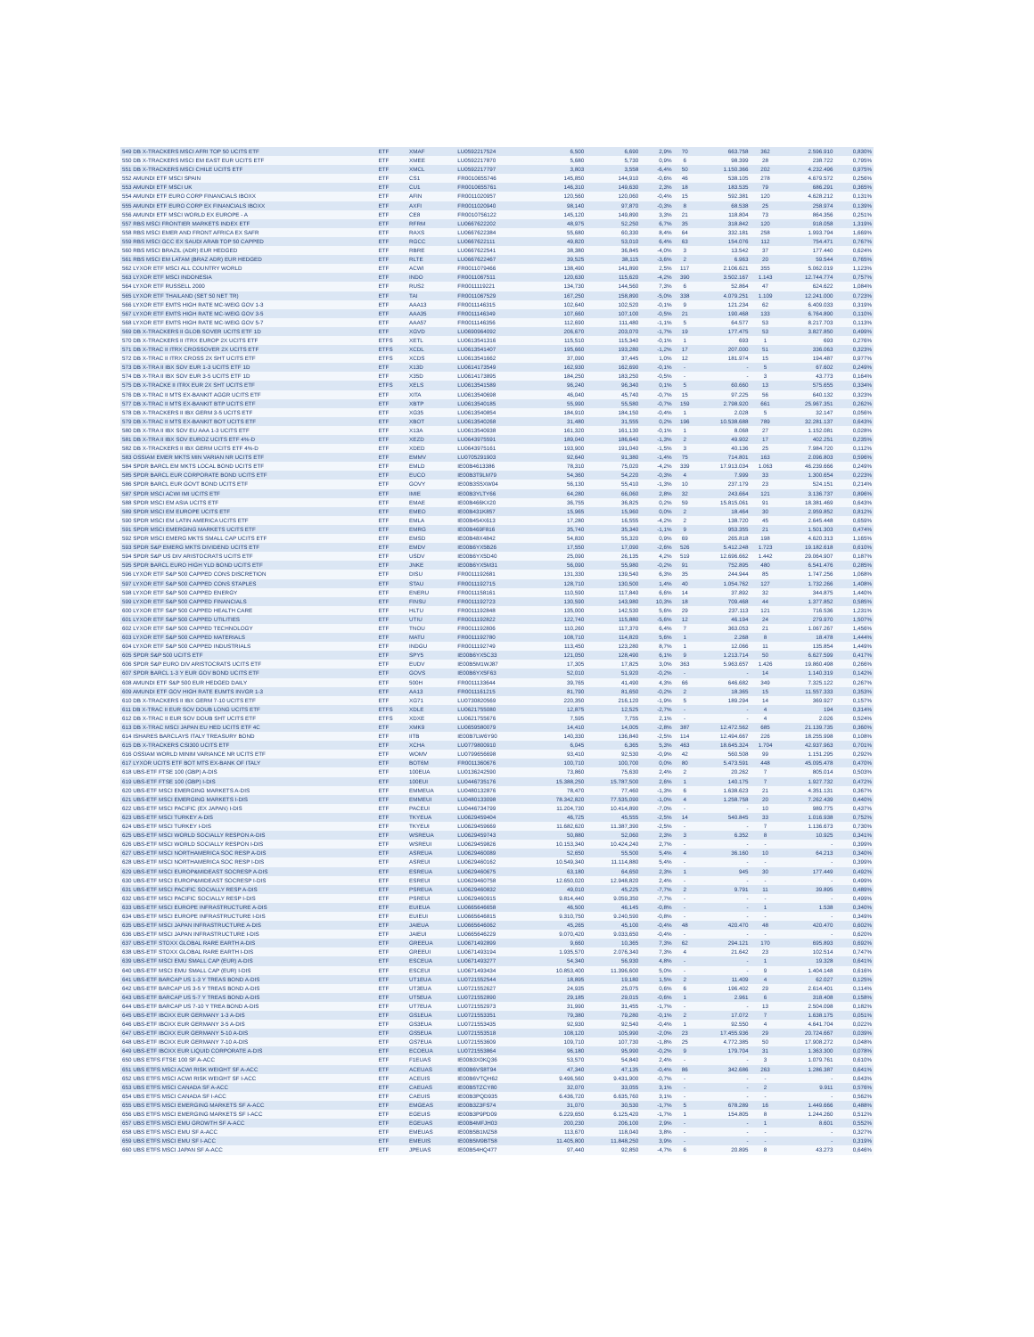| 549 DB X-TRACKERS MSCI AFRI TOP 50 UCITS ETF | ETF | XMAF | LU0592217524 | 6,500 | 6,690 | 2,9% | 70 | 663.758 | 362 | 2.596.910 | 0,830% |
| 550 DB X-TRACKERS MSCI EM EAST EUR UCITS ETF | ETF | XMEE | LU0592217870 | 5,680 | 5,730 | 0,9% | 6 | 98.399 | 28 | 238.722 | 0,795% |
| 551 DB X-TRACKERS MSCI CHILE UCITS ETF | ETF | XMCL | LU0592217797 | 3,803 | 3,558 | -6,4% | 50 | 1.150.366 | 202 | 4.232.496 | 0,975% |
| 552 AMUNDI ETF MSCI SPAIN | ETF | CS1 | FR0010655746 | 145,850 | 144,910 | -0,6% | 46 | 538.105 | 278 | 4.679.572 | 0,256% |
| 553 AMUNDI ETF MSCI UK | ETF | CU1 | FR0010655761 | 146,310 | 149,630 | 2,3% | 18 | 183.535 | 79 | 686.291 | 0,365% |
| 554 AMUNDI ETF EURO CORP FINANCIALS IBOXX | ETF | AFIN | FR0011020957 | 120,560 | 120,060 | -0,4% | 15 | 592.381 | 120 | 4.628.212 | 0,131% |
| 555 AMUNDI ETF EURO CORP EX FINANCIALS IBOXX | ETF | AXFI | FR0011020940 | 98,140 | 97,870 | -0,3% | 8 | 68.538 | 25 | 258.974 | 0,139% |
| 556 AMUNDI ETF MSCI WORLD EX EUROPE - A | ETF | CE8 | FR0010756122 | 145,120 | 149,890 | 3,3% | 21 | 118.804 | 73 | 864.356 | 0,251% |
| 557 RBS MSCI FRONTIER MARKETS INDEX ETF | ETF | RFRM | LU0667622202 | 48,975 | 52,250 | 6,7% | 35 | 318.842 | 120 | 918.058 | 1,319% |
| 558 RBS MSCI EMER AND FRONT AFRICA EX SAFR | ETF | RAXS | LU0667622384 | 55,680 | 60,330 | 8,4% | 64 | 332.181 | 258 | 1.993.794 | 1,669% |
| 559 RBS MSCI GCC EX SAUDI ARAB TOP 50 CAPPED | ETF | RGCC | LU0667622111 | 49,820 | 53,010 | 6,4% | 63 | 154.076 | 112 | 754.471 | 0,767% |
| 560 RBS MSCI BRAZIL (ADR) EUR HEDGED | ETF | RBRE | LU0667622541 | 38,380 | 36,845 | -4,0% | 3 | 13.542 | 37 | 177.440 | 0,624% |
| 561 RBS MSCI EM LATAM (BRAZ ADR) EUR HEDGED | ETF | RLTE | LU0667622467 | 39,525 | 38,115 | -3,6% | 2 | 6.963 | 20 | 59.544 | 0,765% |
| 562 LYXOR ETF MSCI ALL COUNTRY WORLD | ETF | ACWI | FR0011079466 | 138,490 | 141,890 | 2,5% | 117 | 2.106.621 | 355 | 5.062.019 | 1,123% |
| 563 LYXOR ETF MSCI INDONESIA | ETF | INDO | FR0011067511 | 120,630 | 115,620 | -4,2% | 390 | 3.502.167 | 1.143 | 12.744.774 | 0,757% |
| 564 LYXOR ETF RUSSELL 2000 | ETF | RUS2 | FR0011119221 | 134,730 | 144,560 | 7,3% | 6 | 52.864 | 47 | 624.622 | 1,084% |
| 565 LYXOR ETF THAILAND (SET 50 NET TR) | ETF | TAI | FR0011067529 | 167,250 | 158,890 | -5,0% | 338 | 4.079.251 | 1.109 | 12.241.000 | 0,723% |
| 566 LYXOR ETF EMTS HIGH RATE MC-WEIG GOV 1-3 | ETF | AAA13 | FR0011146315 | 102,640 | 102,520 | -0,1% | 9 | 121.234 | 62 | 6.409.033 | 0,319% |
| 567 LYXOR ETF EMTS HIGH RATE MC-WEIG GOV 3-5 | ETF | AAA35 | FR0011146349 | 107,660 | 107,100 | -0,5% | 21 | 190.468 | 133 | 6.764.890 | 0,110% |
| 568 LYXOR ETF EMTS HIGH RATE MC-WEIG GOV 5-7 | ETF | AAA57 | FR0011146356 | 112,690 | 111,480 | -1,1% | 5 | 64.577 | 53 | 8.217.703 | 0,113% |
| 569 DB X-TRACKERS II GLOB SOVER UCITS ETF 1D | ETF | XGVD | LU0690964092 | 206,670 | 203,070 | -1,7% | 19 | 177.475 | 53 | 3.827.850 | 0,499% |
| 570 DB X-TRACKERS II ITRX EUROP 2X UCITS ETF | ETFS | XETL | LU0613541316 | 115,510 | 115,340 | -0,1% | 1 | 693 | 1 | 693 | 0,276% |
| 571 DB X-TRAC II ITRX CROSSOVER 2X UCITS ETF | ETFS | XCDL | LU0613541407 | 195,660 | 193,280 | -1,2% | 17 | 207.000 | 51 | 336.063 | 0,323% |
| 572 DB X-TRAC II ITRX CROSS 2X SHT UCITS ETF | ETFS | XCDS | LU0613541662 | 37,090 | 37,445 | 1,0% | 12 | 181.974 | 15 | 194.487 | 0,977% |
| 573 DB X-TRA II IBX SOV EUR 1-3 UCITS ETF 1D | ETF | X13D | LU0614173549 | 162,930 | 162,690 | -0,1% | - | - | 5 | 67.602 | 0,249% |
| 574 DB X-TRA II IBX SOV EUR 3-5 UCITS ETF 1D | ETF | X35D | LU0614173895 | 184,250 | 183,250 | -0,5% | - | - | 3 | 43.773 | 0,164% |
| 575 DB X-TRACKE II ITRX EUR 2X SHT UCITS ETF | ETFS | XELS | LU0613541589 | 96,240 | 96,340 | 0,1% | 5 | 60.660 | 13 | 575.655 | 0,334% |
| 576 DB X-TRAC II MTS EX-BANKIT AGGR UCITS ETF | ETF | XITA | LU0613540698 | 46,040 | 45,740 | -0,7% | 15 | 97.225 | 56 | 640.132 | 0,323% |
| 577 DB X-TRAC II MTS EX-BANKIT BTP UCITS ETF | ETF | XBTP | LU0613540185 | 55,990 | 55,580 | -0,7% | 159 | 2.798.920 | 661 | 25.967.351 | 0,262% |
| 578 DB X-TRACKERS II IBX GERM 3-5 UCITS ETF | ETF | XG35 | LU0613540854 | 184,910 | 184,150 | -0,4% | 1 | 2.028 | 5 | 32.147 | 0,056% |
| 579 DB X-TRAC II MTS EX-BANKIT BOT UCITS ETF | ETF | XBOT | LU0613540268 | 31,480 | 31,555 | 0,2% | 196 | 10.538.688 | 789 | 32.281.137 | 0,643% |
| 580 DB X-TRA II IBX SOV EU AAA 1-3 UCITS ETF | ETF | X13A | LU0613540938 | 161,320 | 161,130 | -0,1% | 1 | 8.068 | 27 | 1.152.081 | 0,028% |
| 581 DB X-TRA II IBX SOV EUROZ UCITS ETF 4%-D | ETF | XEZD | LU0643975591 | 189,040 | 186,640 | -1,3% | 2 | 49.902 | 17 | 402.251 | 0,235% |
| 582 DB X-TRACKERS II IBX GERM UCITS ETF 4%-D | ETF | XDED | LU0643975161 | 193,900 | 191,040 | -1,5% | 3 | 40.136 | 25 | 7.984.720 | 0,112% |
| 583 OSSIAM EMER MKTS MIN VARIAN NR UCITS ETF | ETF | EMMV | LU0705291903 | 92,640 | 91,380 | -1,4% | 75 | 714.801 | 163 | 2.096.803 | 0,596% |
| 584 SPDR BARCL EM MKTS LOCAL BOND UCITS ETF | ETF | EMLD | IE00B4613386 | 78,310 | 75,020 | -4,2% | 339 | 17.913.034 | 1.063 | 46.239.666 | 0,249% |
| 585 SPDR BARCL EUR CORPORATE BOND UCITS ETF | ETF | EUCO | IE00B3T9LM79 | 54,360 | 54,220 | -0,3% | 4 | 7.999 | 33 | 1.300.654 | 0,223% |
| 586 SPDR BARCL EUR GOVT BOND UCITS ETF | ETF | GOVY | IE00B3S5XW04 | 56,130 | 55,410 | -1,3% | 10 | 237.179 | 23 | 524.151 | 0,214% |
| 587 SPDR MSCI ACWI IMI UCITS ETF | ETF | IMIE | IE00B3YLTY66 | 64,280 | 66,060 | 2,8% | 32 | 243.664 | 121 | 3.136.737 | 0,896% |
| 588 SPDR MSCI EM ASIA UCITS ETF | ETF | EMAE | IE00B466KX20 | 36,755 | 36,825 | 0,2% | 59 | 15.815.061 | 91 | 18.381.469 | 0,643% |
| 589 SPDR MSCI EM EUROPE UCITS ETF | ETF | EMEO | IE00B431K857 | 15,965 | 15,960 | 0,0% | 2 | 18.464 | 30 | 2.959.852 | 0,812% |
| 590 SPDR MSCI EM LATIN AMERICA UCITS ETF | ETF | EMLA | IE00B454X613 | 17,280 | 16,555 | -4,2% | 2 | 138.720 | 45 | 2.645.448 | 0,659% |
| 591 SPDR MSCI EMERGING MARKETS UCITS ETF | ETF | EMRG | IE00B469F816 | 35,740 | 35,340 | -1,1% | 9 | 953.355 | 21 | 1.501.303 | 0,474% |
| 592 SPDR MSCI EMERG MKTS SMALL CAP UCITS ETF | ETF | EMSD | IE00B48X4842 | 54,830 | 55,320 | 0,9% | 69 | 265.818 | 198 | 4.620.313 | 1,165% |
| 593 SPDR S&P EMERG MKTS DIVIDEND UCITS ETF | ETF | EMDV | IE00B6YX5B26 | 17,550 | 17,090 | -2,6% | 526 | 5.412.248 | 1.723 | 19.182.618 | 0,610% |
| 594 SPDR S&P US DIV ARISTOCRATS UCITS ETF | ETF | USDV | IE00B6YX5D40 | 25,090 | 26,135 | 4,2% | 519 | 12.696.662 | 1.442 | 29.064.907 | 0,187% |
| 595 SPDR BARCL EURO HIGH YLD BOND UCITS ETF | ETF | JNKE | IE00B6YX5M31 | 56,090 | 55,980 | -0,2% | 91 | 752.895 | 480 | 6.541.476 | 0,285% |
| 596 LYXOR ETF S&P 500 CAPPED CONS DISCRETION | ETF | DISU | FR0011192681 | 131,330 | 139,540 | 6,3% | 35 | 244.944 | 85 | 1.747.256 | 1,068% |
| 597 LYXOR ETF S&P 500 CAPPED CONS STAPLES | ETF | STAU | FR0011192715 | 128,710 | 130,500 | 1,4% | 40 | 1.054.762 | 127 | 1.732.266 | 1,408% |
| 598 LYXOR ETF S&P 500 CAPPED ENERGY | ETF | ENERU | FR0011158161 | 110,590 | 117,840 | 6,6% | 14 | 37.892 | 32 | 344.875 | 1,440% |
| 599 LYXOR ETF S&P 500 CAPPED FINANCIALS | ETF | FINSU | FR0011192723 | 130,590 | 143,980 | 10,3% | 18 | 709.468 | 44 | 1.377.852 | 0,585% |
| 600 LYXOR ETF S&P 500 CAPPED HEALTH CARE | ETF | HLTU | FR0011192848 | 135,000 | 142,530 | 5,6% | 29 | 237.113 | 121 | 716.536 | 1,231% |
| 601 LYXOR ETF S&P 500 CAPPED UTILITIES | ETF | UTIU | FR0011192822 | 122,740 | 115,880 | -5,6% | 12 | 46.194 | 24 | 279.970 | 1,507% |
| 602 LYXOR ETF S&P 500 CAPPED TECHNOLOGY | ETF | TNOU | FR0011192806 | 110,260 | 117,370 | 6,4% | 7 | 363.053 | 21 | 1.067.267 | 1,456% |
| 603 LYXOR ETF S&P 500 CAPPED MATERIALS | ETF | MATU | FR0011192780 | 108,710 | 114,820 | 5,6% | 1 | 2.268 | 8 | 18.478 | 1,444% |
| 604 LYXOR ETF S&P 500 CAPPED INDUSTRIALS | ETF | INDGU | FR0011192749 | 113,450 | 123,280 | 8,7% | 1 | 12.066 | 11 | 135.854 | 1,449% |
| 605 SPDR S&P 500 UCITS ETF | ETF | SPY5 | IE00B6YX5C33 | 121,050 | 128,490 | 6,1% | 9 | 1.213.714 | 50 | 6.627.599 | 0,417% |
| 606 SPDR S&P EURO DIV ARISTOCRATS UCITS ETF | ETF | EUDV | IE00B5M1WJ87 | 17,305 | 17,825 | 3,0% | 363 | 5.963.657 | 1.426 | 19.860.498 | 0,266% |
| 607 SPDR BARCL 1-3 Y EUR GOV BOND UCITS ETF | ETF | GOVS | IE00B6YX5F63 | 52,010 | 51,920 | -0,2% | - | - | 14 | 1.140.319 | 0,142% |
| 608 AMUNDI ETF S&P 500 EUR HEDGED DAILY | ETF | 500H | FR0011133644 | 39,765 | 41,490 | 4,3% | 66 | 646.682 | 349 | 7.325.122 | 0,267% |
| 609 AMUNDI ETF GOV HIGH RATE EUMTS INVGR 1-3 | ETF | AA13 | FR0011161215 | 81,790 | 81,650 | -0,2% | 2 | 18.365 | 15 | 11.557.333 | 0,353% |
| 610 DB X-TRACKERS II IBX GERM 7-10 UCITS ETF | ETF | XG71 | LU0730820569 | 220,350 | 216,120 | -1,9% | 5 | 189.294 | 14 | 369.927 | 0,157% |
| 611 DB X-TRAC II EUR SOV DOUB LONG UCITS ETF | ETFS | XDLE | LU0621755080 | 12,875 | 12,525 | -2,7% | - | - | 4 | 194 | 0,314% |
| 612 DB X-TRAC II EUR SOV DOUB SHT UCITS ETF | ETFS | XDXE | LU0621755676 | 7,595 | 7,755 | 2,1% | - | - | 4 | 2.026 | 0,524% |
| 613 DB X-TRAC MSCI JAPAN EU HED UCITS ETF 4C | ETF | XMK9 | LU0659580079 | 14,410 | 14,005 | -2,8% | 387 | 12.472.562 | 685 | 21.139.735 | 0,360% |
| 614 ISHARES BARCLAYS ITALY TREASURY BOND | ETF | IITB | IE00B7LW6Y90 | 140,330 | 136,840 | -2,5% | 114 | 12.494.667 | 226 | 18.255.998 | 0,108% |
| 615 DB X-TRACKERS CSI300 UCITS ETF | ETF | XCHA | LU0779800910 | 6,045 | 6,365 | 5,3% | 463 | 18.645.324 | 1.704 | 42.937.963 | 0,701% |
| 616 OSSIAM WORLD MINIM VARIANCE NR UCITS ETF | ETF | WOMV | LU0799656698 | 93,410 | 92,530 | -0,9% | 42 | 560.508 | 99 | 1.151.295 | 0,292% |
| 617 LYXOR UCITS ETF BOT MTS EX-BANK OF ITALY | ETF | BOT6M | FR0011360676 | 100,710 | 100,700 | 0,0% | 80 | 5.473.591 | 448 | 45.095.478 | 0,470% |
| 618 UBS-ETF FTSE 100 (GBP) A-DIS | ETF | 100EUA | LU0136242590 | 73,860 | 75,630 | 2,4% | 2 | 20.262 | 7 | 805.014 | 0,503% |
| 619 UBS-ETF FTSE 100 (GBP) I-DIS | ETF | 100EUI | LU0446735176 | 15.388,250 | 15.787,500 | 2,6% | 1 | 140.175 | 7 | 1.927.732 | 0,472% |
| 620 UBS-ETF MSCI EMERGING MARKETS A-DIS | ETF | EMMEUA | LU0480132876 | 78,470 | 77,460 | -1,3% | 6 | 1.638.623 | 21 | 4.351.131 | 0,367% |
| 621 UBS-ETF MSCI EMERGING MARKETS I-DIS | ETF | EMMEUI | LU0480133098 | 78.342,820 | 77.535,090 | -1,0% | 4 | 1.258.758 | 20 | 7.262.439 | 0,440% |
| 622 UBS-ETF MSCI PACIFIC (EX JAPAN) I-DIS | ETF | PACEUI | LU0446734799 | 11.204,730 | 10.414,890 | -7,0% | - | - | 10 | 989.775 | 0,437% |
| 623 UBS-ETF MSCI TURKEY A-DIS | ETF | TKYEUA | LU0629459404 | 46,725 | 45,555 | -2,5% | 14 | 540.845 | 33 | 1.016.938 | 0,752% |
| 624 UBS-ETF MSCI TURKEY I-DIS | ETF | TKYEUI | LU0629459669 | 11.682,620 | 11.387,390 | -2,5% | - | - | 7 | 1.136.673 | 0,730% |
| 625 UBS-ETF MSCI WORLD SOCIALLY RESPON A-DIS | ETF | WSREUA | LU0629459743 | 50,880 | 52,060 | 2,3% | 3 | 6.352 | 8 | 10.925 | 0,341% |
| 626 UBS-ETF MSCI WORLD SOCIALLY RESPON I-DIS | ETF | WSREUI | LU0629459826 | 10.153,340 | 10.424,240 | 2,7% | - | - | - | - | 0,399% |
| 627 UBS-ETF MSCI NORTHAMERICA SOC RESP A-DIS | ETF | ASREUA | LU0629460089 | 52,650 | 55,500 | 5,4% | 4 | 36.160 | 10 | 64.213 | 0,340% |
| 628 UBS-ETF MSCI NORTHAMERICA SOC RESP I-DIS | ETF | ASREUI | LU0629460162 | 10.549,340 | 11.114,880 | 5,4% | - | - | - | - | 0,399% |
| 629 UBS-ETF MSCI EUROP&MIDEAST SOCRESP A-DIS | ETF | ESREUA | LU0629460675 | 63,180 | 64,650 | 2,3% | 1 | 945 | 30 | 177.449 | 0,492% |
| 630 UBS-ETF MSCI EUROP&MIDEAST SOCRESP I-DIS | ETF | ESREUI | LU0629460758 | 12.650,020 | 12.948,820 | 2,4% | - | - | - | - | 0,499% |
| 631 UBS-ETF MSCI PACIFIC SOCIALLY RESP A-DIS | ETF | PSREUA | LU0629460832 | 49,010 | 45,225 | -7,7% | 2 | 9.791 | 11 | 39.895 | 0,489% |
| 632 UBS-ETF MSCI PACIFIC SOCIALLY RESP I-DIS | ETF | PSREUI | LU0629460915 | 9.814,440 | 9.059,350 | -7,7% | - | - | - | - | 0,499% |
| 633 UBS-ETF MSCI EUROPE INFRASTRUCTURE A-DIS | ETF | EUIEUA | LU0665646658 | 46,500 | 46,145 | -0,8% | - | - | 1 | 1.538 | 0,340% |
| 634 UBS-ETF MSCI EUROPE INFRASTRUCTURE I-DIS | ETF | EUIEUI | LU0665646815 | 9.310,750 | 9.240,590 | -0,8% | - | - | - | - | 0,349% |
| 635 UBS-ETF MSCI JAPAN INFRASTRUCTURE A-DIS | ETF | JAIEUA | LU0665646062 | 45,265 | 45,100 | -0,4% | 48 | 420.470 | 48 | 420.470 | 0,602% |
| 636 UBS-ETF MSCI JAPAN INFRASTRUCTURE I-DIS | ETF | JAIEUI | LU0665646229 | 9.070,420 | 9.033,650 | -0,4% | - | - | - | - | 0,620% |
| 637 UBS-ETF STOXX GLOBAL RARE EARTH A-DIS | ETF | GREEUA | LU0671492899 | 9,660 | 10,365 | 7,3% | 62 | 294.121 | 170 | 695.893 | 0,692% |
| 638 UBS-ETF STOXX GLOBAL RARE EARTH I-DIS | ETF | GREEUI | LU0671493194 | 1.935,570 | 2.076,340 | 7,3% | 4 | 21.642 | 23 | 102.514 | 0,747% |
| 639 UBS-ETF MSCI EMU SMALL CAP (EUR) A-DIS | ETF | ESCEUA | LU0671493277 | 54,340 | 56,930 | 4,8% | - | - | 1 | 19.328 | 0,641% |
| 640 UBS-ETF MSCI EMU SMALL CAP (EUR) I-DIS | ETF | ESCEUI | LU0671493434 | 10.853,400 | 11.396,600 | 5,0% | - | - | 9 | 1.404.148 | 0,616% |
| 641 UBS-ETF BARCAP US 1-3 Y TREAS BOND A-DIS | ETF | UT1EUA | LU0721552544 | 18,895 | 19,180 | 1,5% | 2 | 11.409 | 4 | 62.027 | 0,125% |
| 642 UBS-ETF BARCAP US 3-5 Y TREAS BOND A-DIS | ETF | UT3EUA | LU0721552627 | 24,935 | 25,075 | 0,6% | 6 | 196.402 | 29 | 2.614.401 | 0,114% |
| 643 UBS-ETF BARCAP US 5-7 Y TREAS BOND A-DIS | ETF | UT5EUA | LU0721552890 | 29,185 | 29,015 | -0,6% | 1 | 2.961 | 6 | 318.408 | 0,158% |
| 644 UBS-ETF BARCAP US 7-10 Y TREA BOND A-DIS | ETF | UT7EUA | LU0721552973 | 31,990 | 31,455 | -1,7% | - | - | 13 | 2.504.098 | 0,182% |
| 645 UBS-ETF IBOXX EUR GERMANY 1-3 A-DIS | ETF | GS1EUA | LU0721553351 | 79,380 | 79,280 | -0,1% | 2 | 17.072 | 7 | 1.638.175 | 0,051% |
| 646 UBS-ETF IBOXX EUR GERMANY 3-5 A-DIS | ETF | GS3EUA | LU0721553435 | 92,930 | 92,540 | -0,4% | 1 | 92.550 | 4 | 4.641.704 | 0,022% |
| 647 UBS-ETF IBOXX EUR GERMANY 5-10 A-DIS | ETF | GS5EUA | LU0721553518 | 108,120 | 105,990 | -2,0% | 23 | 17.455.936 | 29 | 20.724.667 | 0,039% |
| 648 UBS-ETF IBOXX EUR GERMANY 7-10 A-DIS | ETF | GS7EUA | LU0721553609 | 109,710 | 107,730 | -1,8% | 25 | 4.772.385 | 50 | 17.908.272 | 0,048% |
| 649 UBS-ETF IBOXX EUR LIQUID CORPORATE A-DIS | ETF | ECOEUA | LU0721553864 | 96,180 | 95,990 | -0,2% | 9 | 179.704 | 31 | 1.363.300 | 0,078% |
| 650 UBS ETFS FTSE 100 SF A-ACC | ETF | F1EUAS | IE00B3X0KQ36 | 53,570 | 54,840 | 2,4% | - | - | 3 | 1.079.761 | 0,610% |
| 651 UBS ETFS MSCI ACWI RISK WEIGHT SF A-ACC | ETF | ACEUAS | IE00B6VS8T94 | 47,340 | 47,135 | -0,4% | 86 | 342.686 | 263 | 1.286.387 | 0,641% |
| 652 UBS ETFS MSCI ACWI RISK WEIGHT SF I-ACC | ETF | ACEUIS | IE00B6VTQH62 | 9.496,560 | 9.431,900 | -0,7% | - | - | - | - | 0,643% |
| 653 UBS ETFS MSCI CANADA SF A-ACC | ETF | CAEUAS | IE00B5TZCY80 | 32,070 | 33,055 | 3,1% | - | - | 2 | 9.911 | 0,576% |
| 654 UBS ETFS MSCI CANADA SF I-ACC | ETF | CAEUIS | IE00B3PQD935 | 6.436,720 | 6.635,760 | 3,1% | - | - | - | - | 0,562% |
| 655 UBS ETFS MSCI EMERGING MARKETS SF A-ACC | ETF | EMGEAS | IE00B3Z3FS74 | 31,070 | 30,530 | -1,7% | 5 | 678.289 | 16 | 1.449.666 | 0,488% |
| 656 UBS ETFS MSCI EMERGING MARKETS SF I-ACC | ETF | EGEUIS | IE00B3P9PD09 | 6.229,650 | 6.125,420 | -1,7% | 1 | 154.805 | 8 | 1.244.260 | 0,512% |
| 657 UBS ETFS MSCI EMU GROWTH SF A-ACC | ETF | EGEUAS | IE00B4MFJH03 | 200,230 | 206,100 | 2,9% | - | - | 1 | 8.601 | 0,552% |
| 658 UBS ETFS MSCI EMU SF A-ACC | ETF | EMEUAS | IE00B5B1MZ58 | 113,670 | 118,040 | 3,8% | - | - | - | - | 0,327% |
| 659 UBS ETFS MSCI EMU SF I-ACC | ETF | EMEUIS | IE00B5M9BT58 | 11.405,800 | 11.848,250 | 3,9% | - | - | - | - | 0,319% |
| 660 UBS ETFS MSCI JAPAN SF A-ACC | ETF | JPEUAS | IE00B54HQ477 | 97,440 | 92,850 | -4,7% | 6 | 20.895 | 8 | 43.273 | 0,646% |